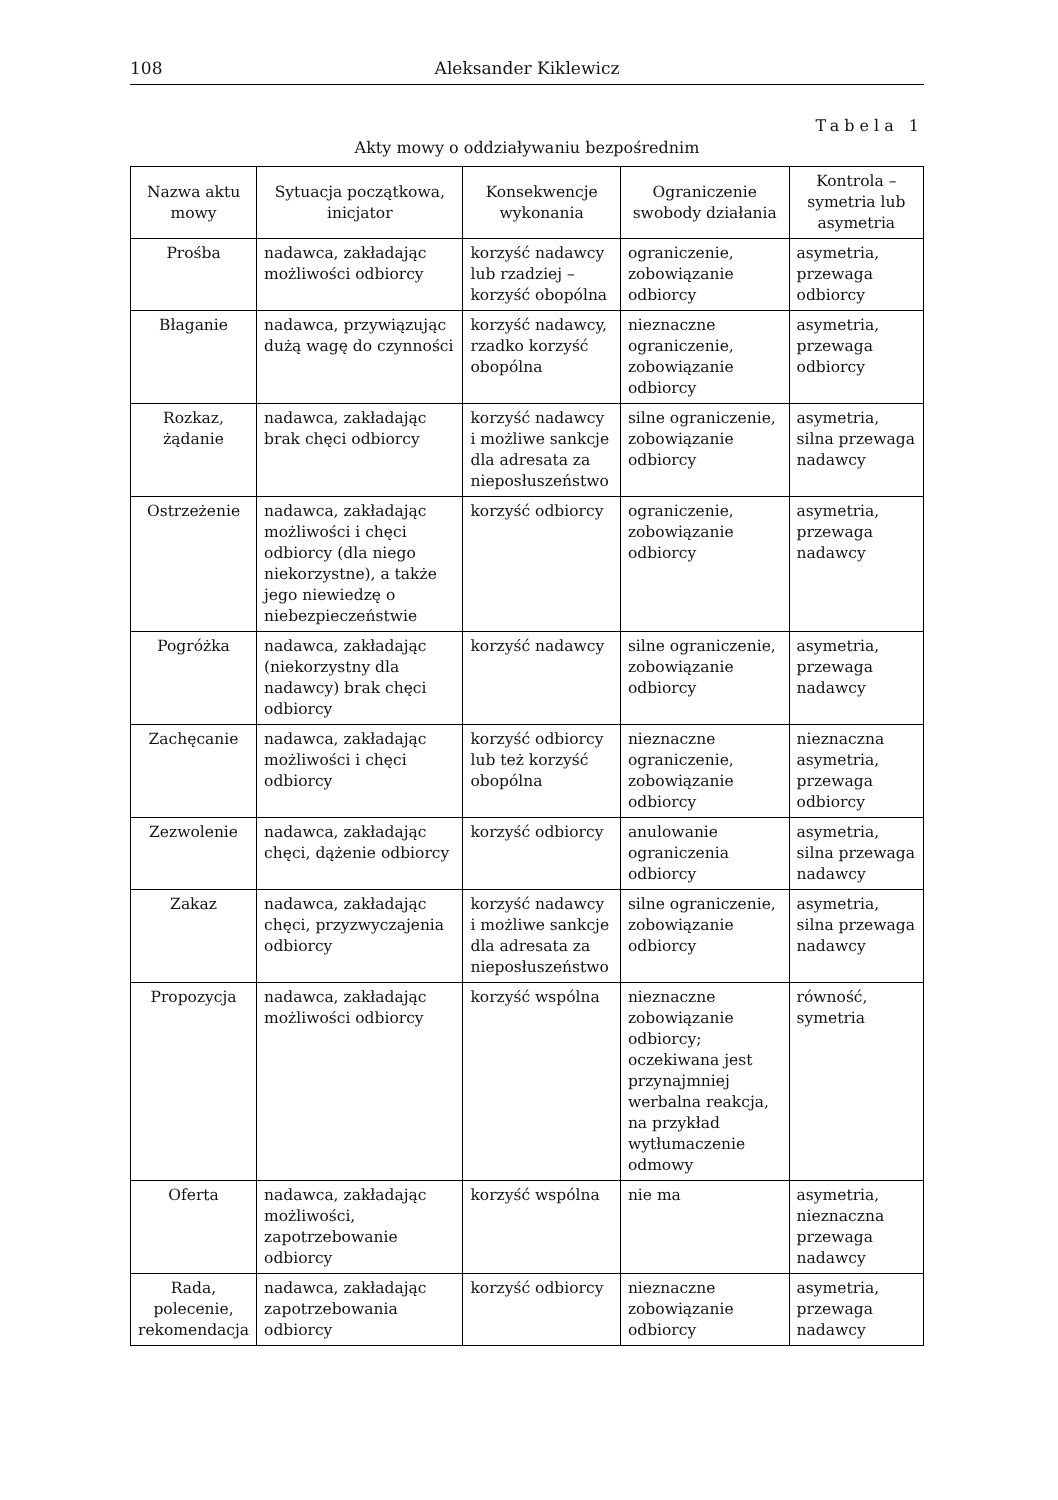108 Aleksander Kiklewicz
Tabela 1
Akty mowy o oddziaływaniu bezpośrednim
| Nazwa aktu mowy | Sytuacja początkowa, inicjator | Konsekwencje wykonania | Ograniczenie swobody działania | Kontrola – symetria lub asymetria |
| --- | --- | --- | --- | --- |
| Prośba | nadawca, zakładając możliwości odbiorcy | korzyść nadawcy lub rzadziej – korzyść obopólna | ograniczenie, zobowiązanie odbiorcy | asymetria, przewaga odbiorcy |
| Błaganie | nadawca, przywiązując dużą wagę do czynności | korzyść nadawcy, rzadko korzyść obopólna | nieznaczne ograniczenie, zobowiązanie odbiorcy | asymetria, przewaga odbiorcy |
| Rozkaz, żądanie | nadawca, zakładając brak chęci odbiorcy | korzyść nadawcy i możliwe sankcje dla adresata za nieposłuszeństwo | silne ograniczenie, zobowiązanie odbiorcy | asymetria, silna przewaga nadawcy |
| Ostrzeżenie | nadawca, zakładając możliwości i chęci odbiorcy (dla niego niekorzystne), a także jego niewiedzę o niebezpieczeństwie | korzyść odbiorcy | ograniczenie, zobowiązanie odbiorcy | asymetria, przewaga nadawcy |
| Pogróżka | nadawca, zakładając (niekorzystny dla nadawcy) brak chęci odbiorcy | korzyść nadawcy | silne ograniczenie, zobowiązanie odbiorcy | asymetria, przewaga nadawcy |
| Zachęcanie | nadawca, zakładając możliwości i chęci odbiorcy | korzyść odbiorcy lub też korzyść obopólna | nieznaczne ograniczenie, zobowiązanie odbiorcy | nieznaczna asymetria, przewaga odbiorcy |
| Zezwolenie | nadawca, zakładając chęci, dążenie odbiorcy | korzyść odbiorcy | anulowanie ograniczenia odbiorcy | asymetria, silna przewaga nadawcy |
| Zakaz | nadawca, zakładając chęci, przyzwyczajenia odbiorcy | korzyść nadawcy i możliwe sankcje dla adresata za nieposłuszeństwo | silne ograniczenie, zobowiązanie odbiorcy | asymetria, silna przewaga nadawcy |
| Propozycja | nadawca, zakładając możliwości odbiorcy | korzyść wspólna | nieznaczne zobowiązanie odbiorcy; oczekiwana jest przynajmniej werbalna reakcja, na przykład wytłumaczenie odmowy | równość, symetria |
| Oferta | nadawca, zakładając możliwości, zapotrzebowanie odbiorcy | korzyść wspólna | nie ma | asymetria, nieznaczna przewaga nadawcy |
| Rada, polecenie, rekomendacja | nadawca, zakładając zapotrzebowania odbiorcy | korzyść odbiorcy | nieznaczne zobowiązanie odbiorcy | asymetria, przewaga nadawcy |